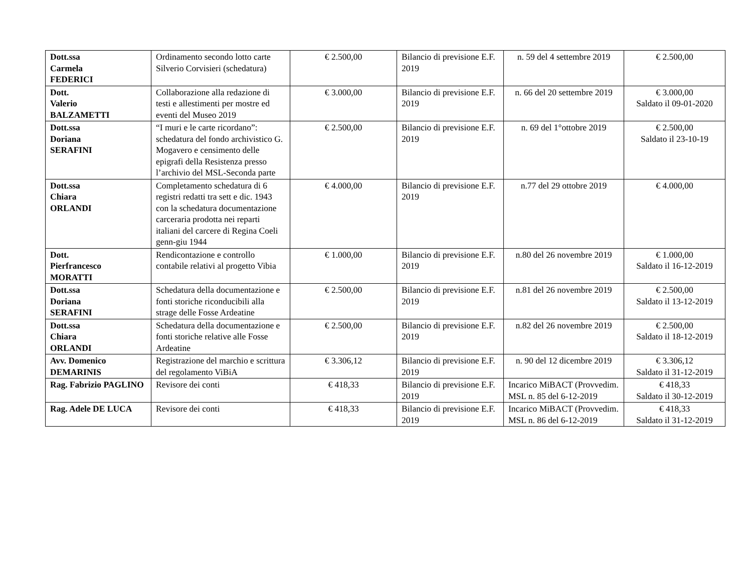| Dott.ssa Carmela FEDERICI | Ordinamento secondo lotto carte Silverio Corvisieri (schedatura) | € 2.500,00 | Bilancio di previsione E.F. 2019 | n. 59 del 4 settembre 2019 | € 2.500,00 |
| Dott. Valerio BALZAMETTI | Collaborazione alla redazione di testi e allestimenti per mostre ed eventi del Museo 2019 | € 3.000,00 | Bilancio di previsione E.F. 2019 | n. 66 del 20 settembre 2019 | € 3.000,00 Saldato il 09-01-2020 |
| Dott.ssa Doriana SERAFINI | “I muri e le carte ricordano”: schedatura del fondo archivistico G. Mogavero e censimento delle epigrafi della Resistenza presso l’archivio del MSL-Seconda parte | € 2.500,00 | Bilancio di previsione E.F. 2019 | n. 69 del 1°ottobre 2019 | € 2.500,00 Saldato il 23-10-19 |
| Dott.ssa Chiara ORLANDI | Completamento schedatura di 6 registri redatti tra sett e dic. 1943 con la schedatura documentazione carceraria prodotta nei reparti italiani del carcere di Regina Coeli genn-giu 1944 | € 4.000,00 | Bilancio di previsione E.F. 2019 | n.77 del 29 ottobre 2019 | € 4.000,00 |
| Dott. Pierfrancesco MORATTI | Rendicontazione e controllo contabile relativi al progetto Vibia | € 1.000,00 | Bilancio di previsione E.F. 2019 | n.80 del 26 novembre 2019 | € 1.000,00 Saldato il 16-12-2019 |
| Dott.ssa Doriana SERAFINI | Schedatura della documentazione e fonti storiche riconducibili alla strage delle Fosse Ardeatine | € 2.500,00 | Bilancio di previsione E.F. 2019 | n.81 del 26 novembre 2019 | € 2.500,00 Saldato il 13-12-2019 |
| Dott.ssa Chiara ORLANDI | Schedatura della documentazione e fonti storiche relative alle Fosse Ardeatine | € 2.500,00 | Bilancio di previsione E.F. 2019 | n.82 del 26 novembre 2019 | € 2.500,00 Saldato il 18-12-2019 |
| Avv. Domenico DEMARINIS | Registrazione del marchio e scrittura del regolamento ViBiA | € 3.306,12 | Bilancio di previsione E.F. 2019 | n. 90 del 12 dicembre 2019 | € 3.306,12 Saldato il 31-12-2019 |
| Rag. Fabrizio PAGLINO | Revisore dei conti | € 418,33 | Bilancio di previsione E.F. 2019 | Incarico MiBACT (Provvedim. MSL n. 85 del 6-12-2019 | € 418,33 Saldato il 30-12-2019 |
| Rag. Adele DE LUCA | Revisore dei conti | € 418,33 | Bilancio di previsione E.F. 2019 | Incarico MiBACT (Provvedim. MSL n. 86 del 6-12-2019 | € 418,33 Saldato il 31-12-2019 |